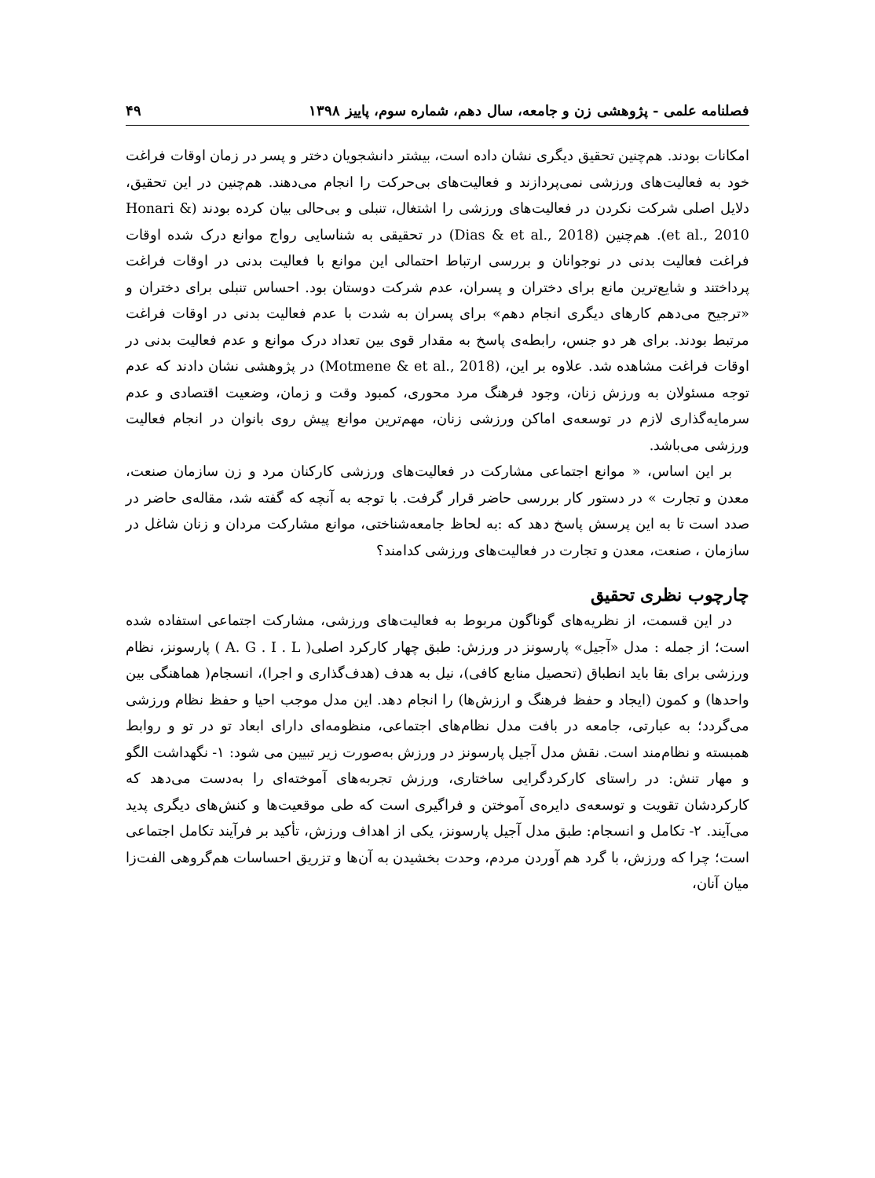فصلنامه علمی - پژوهشی زن و جامعه، سال دهم، شماره سوم، پاییز ۱۳۹۸ ۴۹
امکانات بودند. هم‌چنین تحقیق دیگری نشان داده است، بیشتر دانشجویان دختر و پسر در زمان اوقات فراغت خود به فعالیت‌های ورزشی نمی‌پردازند و فعالیت‌های بی‌حرکت را انجام می‌دهند. هم‌چنین در این تحقیق، دلایل اصلی شرکت نکردن در فعالیت‌های ورزشی را اشتغال، تنبلی و بی‌حالی بیان کرده بودند (Honari & et al., 2010). هم‌چنین (Dias & et al., 2018) در تحقیقی به شناسایی رواج موانع درک شده اوقات فراغت فعالیت بدنی در نوجوانان و بررسی ارتباط احتمالی این موانع با فعالیت بدنی در اوقات فراغت پرداختند و شایع‌ترین مانع برای دختران و پسران، عدم شرکت دوستان بود. احساس تنبلی برای دختران و «ترجیح می‌دهم کارهای دیگری انجام دهم» برای پسران به شدت با عدم فعالیت بدنی در اوقات فراغت مرتبط بودند. برای هر دو جنس، رابطه‌ی پاسخ به مقدار قوی بین تعداد درک موانع و عدم فعالیت بدنی در اوقات فراغت مشاهده شد. علاوه بر این، (Motmene & et al., 2018) در پژوهشی نشان دادند که عدم توجه مسئولان به ورزش زنان، وجود فرهنگ مرد محوری، کمبود وقت و زمان، وضعیت اقتصادی و عدم سرمایه‌گذاری لازم در توسعه‌ی اماکن ورزشی زنان، مهم‌ترین موانع پیش روی بانوان در انجام فعالیت ورزشی می‌باشد.
بر این اساس، « موانع اجتماعی مشارکت در فعالیت‌های ورزشی کارکنان مرد و زن سازمان صنعت، معدن و تجارت » در دستور کار بررسی حاضر قرار گرفت. با توجه به آنچه که گفته شد، مقاله‌ی حاضر در صدد است تا به این پرسش پاسخ دهد که :به لحاظ جامعه‌شناختی، موانع مشارکت مردان و زنان شاغل در سازمان ، صنعت، معدن و تجارت در فعالیت‌های ورزشی کدامند؟
چارچوب نظری تحقیق
در این قسمت، از نظریه‌های گوناگون مربوط به فعالیت‌های ورزشی، مشارکت اجتماعی استفاده شده است؛ از جمله : مدل «آجیل» پارسونز در ورزش: طبق چهار کارکرد اصلی( A. G . I . L ) پارسونز، نظام ورزشی برای بقا باید انطباق (تحصیل منابع کافی)، نیل به هدف (هدف‌گذاری و اجرا)، انسجام( هماهنگی بین واحدها) و کمون (ایجاد و حفظ فرهنگ و ارزش‌ها) را انجام دهد. این مدل موجب احیا و حفظ نظام ورزشی می‌گردد؛ به عبارتی، جامعه در بافت مدل نظام‌های اجتماعی، منظومه‌ای دارای ابعاد تو در تو و روابط همبسته و نظام‌مند است. نقش مدل آجیل پارسونز در ورزش به‌صورت زیر تبیین می شود: ۱- نگهداشت الگو و مهار تنش: در راستای کارکردگرایی ساختاری، ورزش تجربه‌های آموخته‌ای را به‌دست می‌دهد که کارکردشان تقویت و توسعه‌ی دایره‌ی آموختن و فراگیری است که طی موقعیت‌ها و کنش‌های دیگری پدید می‌آیند. ۲- تکامل و انسجام: طبق مدل آجیل پارسونز، یکی از اهداف ورزش، تأکید بر فرآیند تکامل اجتماعی است؛ چرا که ورزش، با گرد هم آوردن مردم، وحدت بخشیدن به آن‌ها و تزریق احساسات هم‌گروهی الفت‌زا میان آنان،